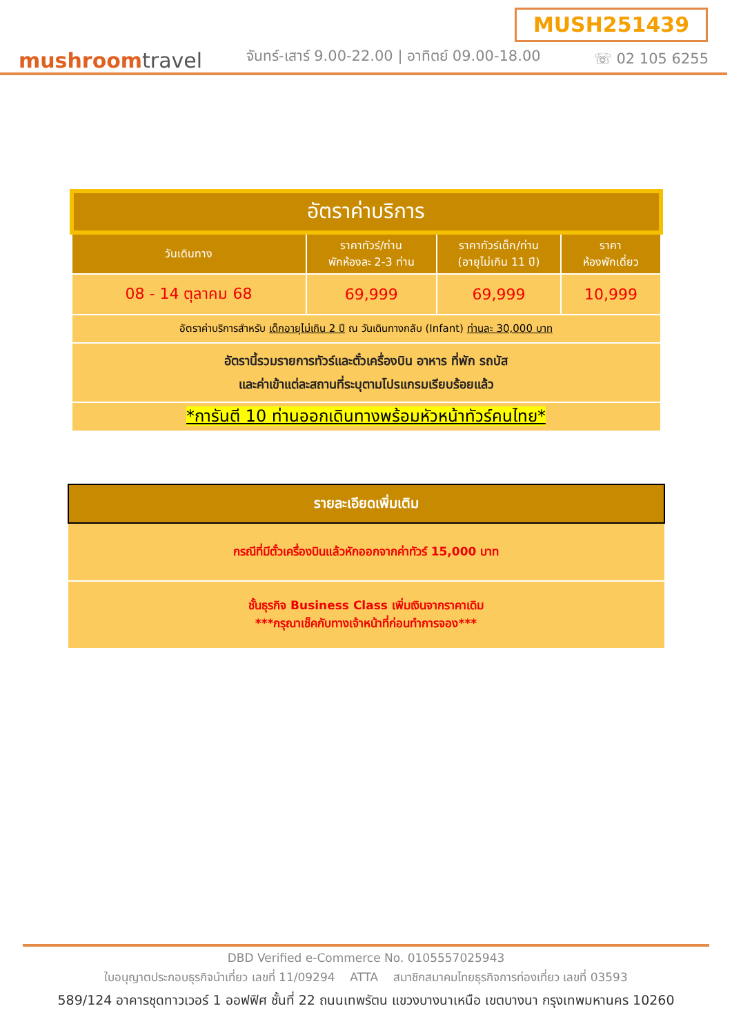MUSH251439
mushroomtravel
จันทร์-เสาร์ 9.00-22.00 | อาทิตย์ 09.00-18.00
☏ 02 105 6255
| อัตราค่าบริการ | | | |
| วันเดินทาง | ราคาทัวร์/ท่าน พักห้องละ 2-3 ท่าน | ราคาทัวร์เด็ก/ท่าน (อายุไม่เกิน 11 ปี) | ราคา ห้องพักเดี่ยว |
| 08 - 14 ตุลาคม 68 | 69,999 | 69,999 | 10,999 |
| อัตราค่าบริการสำหรับ เด็กอายุไม่เกิน 2 ปี ณ วันเดินทางกลับ (Infant) ท่านละ 30,000 บาท | | | |
| อัตรานี้รวมรายการทัวร์และตั๋วเครื่องบิน อาหาร ที่พัก รถบัส และค่าเข้าแต่ละสถานที่ระบุตามโปรแกรมเรียบร้อยแล้ว | | | |
| *การันตี 10 ท่านออกเดินทางพร้อมหัวหน้าทัวร์คนไทย* | | | |
| รายละเอียดเพิ่มเติม |
| --- |
| กรณีที่มีตั๋วเครื่องบินแล้วหักออกจากค่าทัวร์ 15,000 บาท |
| ชั้นธุรกิจ Business Class เพิ่มเงินจากราคาเดิม ***กรุณาเช็คกับทางเจ้าหน้าที่ก่อนทำการจอง*** |
DBD Verified e-Commerce No. 0105557025943
ใบอนุญาตประกอบธุรกิจนำเที่ยว เลขที่ 11/09294 ATTA สมาชิกสมาคมไทยธุรกิจการท่องเที่ยว เลขที่ 03593
589/124 อาคารชุดทาวเวอร์ 1 ออฟฟิศ ชั้นที่ 22 ถนนเทพรัตน แขวงบางนาเหนือ เขตบางนา กรุงเทพมหานคร 10260